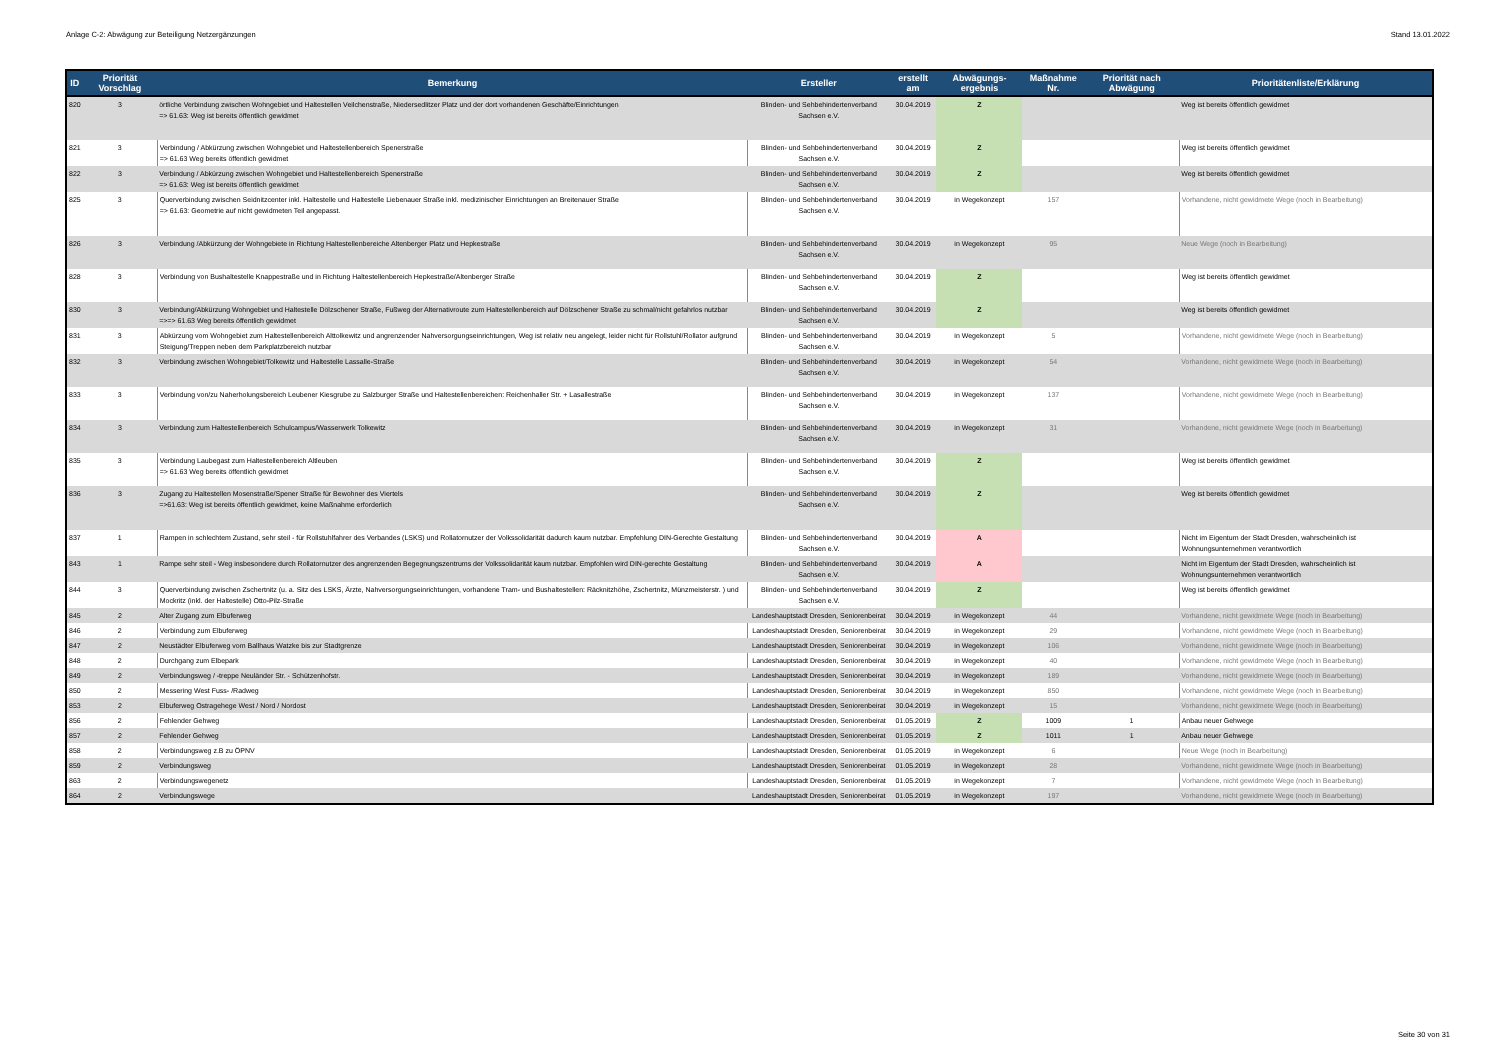Anlage C-2: Abwägung zur Beteiligung Netzergänzungen Stand 13.01.2022
| ID | Priorität Vorschlag | Bemerkung | Ersteller | erstellt am | Abwägungs-ergebnis | Maßnahme Nr. | Priorität nach Abwägung | Prioritätenliste/Erklärung |
| --- | --- | --- | --- | --- | --- | --- | --- | --- |
| 820 | 3 | örtliche Verbindung zwischen Wohngebiet und Haltestellen Veilchenstraße, Niedersedlitzer Platz und der dort vorhandenen Geschäfte/Einrichtungen => 61.63: Weg ist bereits öffentlich gewidmet | Blinden- und Sehbehindertenverband Sachsen e.V. | 30.04.2019 | Z | | | Weg ist bereits öffentlich gewidmet |
| 821 | 3 | Verbindung / Abkürzung zwischen Wohngebiet und Haltestellenbereich Spenerstraße => 61.63 Weg bereits öffentlich gewidmet | Blinden- und Sehbehindertenverband Sachsen e.V. | 30.04.2019 | Z | | | Weg ist bereits öffentlich gewidmet |
| 822 | 3 | Verbindung / Abkürzung zwischen Wohngebiet und Haltestellenbereich Spenerstraße => 61.63: Weg ist bereits öffentlich gewidmet | Blinden- und Sehbehindertenverband Sachsen e.V. | 30.04.2019 | Z | | | Weg ist bereits öffentlich gewidmet |
| 825 | 3 | Querverbindung zwischen Seidnitzcenter inkl. Haltestelle und Haltestelle Liebenauer Straße inkl. medizinischer Einrichtungen an Breitenauer Straße => 61.63: Geometrie auf nicht gewidmeten Teil angepasst. | Blinden- und Sehbehindertenverband Sachsen e.V. | 30.04.2019 | in Wegekonzept | 157 | | Vorhandene, nicht gewidmete Wege (noch in Bearbeitung) |
| 826 | 3 | Verbindung /Abkürzung der Wohngebiete in Richtung Haltestellenbereiche Altenberger Platz und Hepkestraße | Blinden- und Sehbehindertenverband Sachsen e.V. | 30.04.2019 | in Wegekonzept | 95 | | Neue Wege (noch in Bearbeitung) |
| 828 | 3 | Verbindung von Bushaltestelle Knappestraße und in Richtung Haltestellenbereich Hepkestraße/Altenberger Straße | Blinden- und Sehbehindertenverband Sachsen e.V. | 30.04.2019 | Z | | | Weg ist bereits öffentlich gewidmet |
| 830 | 3 | Verbindung/Abkürzung Wohngebiet und Haltestelle Dölzschener Straße, Fußweg der Alternativroute zum Haltestellenbereich auf Dölzschener Straße zu schmal/nicht gefahrlos nutzbar =>=> 61.63 Weg bereits öffentlich gewidmet | Blinden- und Sehbehindertenverband Sachsen e.V. | 30.04.2019 | Z | | | Weg ist bereits öffentlich gewidmet |
| 831 | 3 | Abkürzung vom Wohngebiet zum Haltestellenbereich Alttolkewitz und angrenzender Nahversorgungseinrichtungen, Weg ist relativ neu angelegt, leider nicht für Rollstuhl/Rollator aufgrund Steigung/Treppen neben dem Parkplatzbereich nutzbar | Blinden- und Sehbehindertenverband Sachsen e.V. | 30.04.2019 | in Wegekonzept | 5 | | Vorhandene, nicht gewidmete Wege (noch in Bearbeitung) |
| 832 | 3 | Verbindung zwischen Wohngebiet/Tolkewitz und Haltestelle Lassalle-Straße | Blinden- und Sehbehindertenverband Sachsen e.V. | 30.04.2019 | in Wegekonzept | 54 | | Vorhandene, nicht gewidmete Wege (noch in Bearbeitung) |
| 833 | 3 | Verbindung von/zu Naherholungsbereich Leubener Kiesgrube zu Salzburger Straße und Haltestellenbereichen: Reichenhaller Str. + Lasallestraße | Blinden- und Sehbehindertenverband Sachsen e.V. | 30.04.2019 | in Wegekonzept | 137 | | Vorhandene, nicht gewidmete Wege (noch in Bearbeitung) |
| 834 | 3 | Verbindung zum Haltestellenbereich Schulcampus/Wasserwerk Tolkewitz | Blinden- und Sehbehindertenverband Sachsen e.V. | 30.04.2019 | in Wegekonzept | 31 | | Vorhandene, nicht gewidmete Wege (noch in Bearbeitung) |
| 835 | 3 | Verbindung Laubegast zum Haltestellenbereich Altleuben => 61.63 Weg bereits öffentlich gewidmet | Blinden- und Sehbehindertenverband Sachsen e.V. | 30.04.2019 | Z | | | Weg ist bereits öffentlich gewidmet |
| 836 | 3 | Zugang zu Haltestellen Mosenstraße/Spener Straße für Bewohner des Viertels =>61.63: Weg ist bereits öffentlich gewidmet, keine Maßnahme erforderlich | Blinden- und Sehbehindertenverband Sachsen e.V. | 30.04.2019 | Z | | | Weg ist bereits öffentlich gewidmet |
| 837 | 1 | Rampen in schlechtem Zustand, sehr steil - für Rollstuhlfahrer des Verbandes (LSKS) und Rollatornutzer der Volkssolidarität dadurch kaum nutzbar. Empfehlung DIN-Gerechte Gestaltung | Blinden- und Sehbehindertenverband Sachsen e.V. | 30.04.2019 | A | | | Nicht im Eigentum der Stadt Dresden, wahrscheinlich ist Wohnungsunternehmen verantwortlich |
| 843 | 1 | Rampe sehr steil - Weg insbesondere durch Rollatornutzer des angrenzenden Begegnungszentrums der Volkssolidarität kaum nutzbar. Empfohlen wird DIN-gerechte Gestaltung | Blinden- und Sehbehindertenverband Sachsen e.V. | 30.04.2019 | A | | | Nicht im Eigentum der Stadt Dresden, wahrscheinlich ist Wohnungsunternehmen verantwortlich |
| 844 | 3 | Querverbindung zwischen Zschertnitz (u. a. Sitz des LSKS, Ärzte, Nahversorgungseinrichtungen, vorhandene Tram- und Bushaltestellen: Räcknitzhöhe, Zschertnitz, Münzmeisterstr. ) und Mockritz (inkl. der Haltestelle) Otto-Pilz-Straße | Blinden- und Sehbehindertenverband Sachsen e.V. | 30.04.2019 | Z | | | Weg ist bereits öffentlich gewidmet |
| 845 | 2 | Alter Zugang zum Elbuferweg | Landeshauptstadt Dresden, Seniorenbeirat | 30.04.2019 | in Wegekonzept | 44 | | Vorhandene, nicht gewidmete Wege (noch in Bearbeitung) |
| 846 | 2 | Verbindung zum Elbuferweg | Landeshauptstadt Dresden, Seniorenbeirat | 30.04.2019 | in Wegekonzept | 29 | | Vorhandene, nicht gewidmete Wege (noch in Bearbeitung) |
| 847 | 2 | Neustädter Elbuferweg vom Ballhaus Watzke bis zur Stadtgrenze | Landeshauptstadt Dresden, Seniorenbeirat | 30.04.2019 | in Wegekonzept | 106 | | Vorhandene, nicht gewidmete Wege (noch in Bearbeitung) |
| 848 | 2 | Durchgang zum Elbepark | Landeshauptstadt Dresden, Seniorenbeirat | 30.04.2019 | in Wegekonzept | 40 | | Vorhandene, nicht gewidmete Wege (noch in Bearbeitung) |
| 849 | 2 | Verbindungsweg / -treppe Neuländer Str. - Schützenhofstr. | Landeshauptstadt Dresden, Seniorenbeirat | 30.04.2019 | in Wegekonzept | 189 | | Vorhandene, nicht gewidmete Wege (noch in Bearbeitung) |
| 850 | 2 | Messering West Fuss- /Radweg | Landeshauptstadt Dresden, Seniorenbeirat | 30.04.2019 | in Wegekonzept | 850 | | Vorhandene, nicht gewidmete Wege (noch in Bearbeitung) |
| 853 | 2 | Elbuferweg Ostragehege West / Nord / Nordost | Landeshauptstadt Dresden, Seniorenbeirat | 30.04.2019 | in Wegekonzept | 15 | | Vorhandene, nicht gewidmete Wege (noch in Bearbeitung) |
| 856 | 2 | Fehlender Gehweg | Landeshauptstadt Dresden, Seniorenbeirat | 01.05.2019 | Z | 1009 | 1 | Anbau neuer Gehwege |
| 857 | 2 | Fehlender Gehweg | Landeshauptstadt Dresden, Seniorenbeirat | 01.05.2019 | Z | 1011 | 1 | Anbau neuer Gehwege |
| 858 | 2 | Verbindungsweg z.B zu ÖPNV | Landeshauptstadt Dresden, Seniorenbeirat | 01.05.2019 | in Wegekonzept | 6 | | Neue Wege (noch in Bearbeitung) |
| 859 | 2 | Verbindungsweg | Landeshauptstadt Dresden, Seniorenbeirat | 01.05.2019 | in Wegekonzept | 28 | | Vorhandene, nicht gewidmete Wege (noch in Bearbeitung) |
| 863 | 2 | Verbindungswegenetz | Landeshauptstadt Dresden, Seniorenbeirat | 01.05.2019 | in Wegekonzept | 7 | | Vorhandene, nicht gewidmete Wege (noch in Bearbeitung) |
| 864 | 2 | Verbindungswege | Landeshauptstadt Dresden, Seniorenbeirat | 01.05.2019 | in Wegekonzept | 197 | | Vorhandene, nicht gewidmete Wege (noch in Bearbeitung) |
Seite 30 von 31